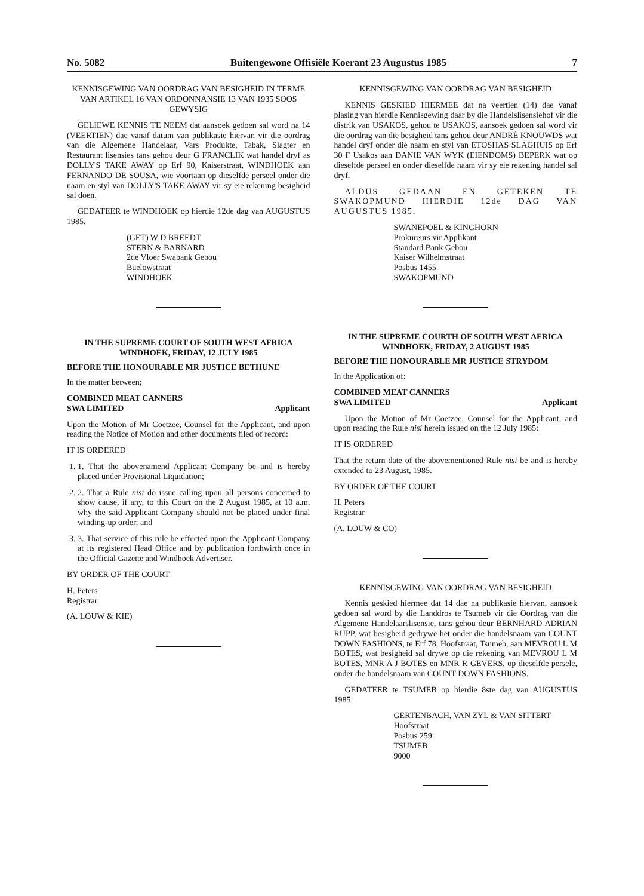No. 5082 Buitengewone Offisiële Koerant 23 Augustus 1985 7
KENNISGEWING VAN OORDRAG VAN BESIGHEID IN TERME VAN ARTIKEL 16 VAN ORDONNANSIE 13 VAN 1935 SOOS GEWYSIG
GELIEWE KENNIS TE NEEM dat aansoek gedoen sal word na 14 (VEERTIEN) dae vanaf datum van publikasie hiervan vir die oordrag van die Algemene Handelaar, Vars Produkte, Tabak, Slagter en Restaurant lisensies tans gehou deur G FRANCLIK wat handel dryf as DOLLY'S TAKE AWAY op Erf 90, Kaiserstraat, WINDHOEK aan FERNANDO DE SOUSA, wie voortaan op dieselfde perseel onder die naam en styl van DOLLY'S TAKE AWAY vir sy eie rekening besigheid sal doen.
GEDATEER te WINDHOEK op hierdie 12de dag van AUGUSTUS 1985.
(GET) W D BREEDT
STERN & BARNARD
2de Vloer Swabank Gebou
Buelowstraat
WINDHOEK
IN THE SUPREME COURT OF SOUTH WEST AFRICA
WINDHOEK, FRIDAY, 12 JULY 1985
BEFORE THE HONOURABLE MR JUSTICE BETHUNE
In the matter between;
COMBINED MEAT CANNERS
SWA LIMITED Applicant
Upon the Motion of Mr Coetzee, Counsel for the Applicant, and upon reading the Notice of Motion and other documents filed of record:
IT IS ORDERED
1. 1. That the abovenamend Applicant Company be and is hereby placed under Provisional Liquidation;
2. 2. That a Rule nisi do issue calling upon all persons concerned to show cause, if any, to this Court on the 2 August 1985, at 10 a.m. why the said Applicant Company should not be placed under final winding-up order; and
3. 3. That service of this rule be effected upon the Applicant Company at its registered Head Office and by publication forthwirth once in the Official Gazette and Windhoek Advertiser.
BY ORDER OF THE COURT
H. Peters
Registrar
(A. LOUW & KIE)
KENNISGEWING VAN OORDRAG VAN BESIGHEID
KENNIS GESKIED HIERMEE dat na veertien (14) dae vanaf plasing van hierdie Kennisgewing daar by die Handelslisensiehof vir die distrik van USAKOS, gehou te USAKOS, aansoek gedoen sal word vir die oordrag van die besigheid tans gehou deur ANDRÉ KNOUWDS wat handel dryf onder die naam en styl van ETOSHAS SLAGHUIS op Erf 30 F Usakos aan DANIE VAN WYK (EIENDOMS) BEPERK wat op dieselfde perseel en onder dieselfde naam vir sy eie rekening handel sal dryf.
ALDUS GEDAAN EN GETEKEN TE SWAKOPMUND HIERDIE 12de DAG VAN AUGUSTUS 1985.
SWANEPOEL & KINGHORN
Prokureurs vir Applikant
Standard Bank Gebou
Kaiser Wilhelmstraat
Posbus 1455
SWAKOPMUND
IN THE SUPREME COURTH OF SOUTH WEST AFRICA
WINDHOEK, FRIDAY, 2 AUGUST 1985
BEFORE THE HONOURABLE MR JUSTICE STRYDOM
In the Application of:
COMBINED MEAT CANNERS
SWA LIMITED Applicant
Upon the Motion of Mr Coetzee, Counsel for the Applicant, and upon reading the Rule nisi herein issued on the 12 July 1985:
IT IS ORDERED
That the return date of the abovementioned Rule nisi be and is hereby extended to 23 August, 1985.
BY ORDER OF THE COURT
H. Peters
Registrar
(A. LOUW & CO)
KENNISGEWING VAN OORDRAG VAN BESIGHEID
Kennis geskied hiermee dat 14 dae na publikasie hiervan, aansoek gedoen sal word by die Landdros te Tsumeb vir die Oordrag van die Algemene Handelaarslisensie, tans gehou deur BERNHARD ADRIAN RUPP, wat besigheid gedrywe het onder die handelsnaam van COUNT DOWN FASHIONS, te Erf 78, Hoofstraat, Tsumeb, aan MEVROU L M BOTES, wat besigheid sal drywe op die rekening van MEVROU L M BOTES, MNR A J BOTES en MNR R GEVERS, op dieselfde persele, onder die handelsnaam van COUNT DOWN FASHIONS.
GEDATEER te TSUMEB op hierdie 8ste dag van AUGUSTUS 1985.
GERTENBACH, VAN ZYL & VAN SITTERT
Hoofstraat
Posbus 259
TSUMEB
9000